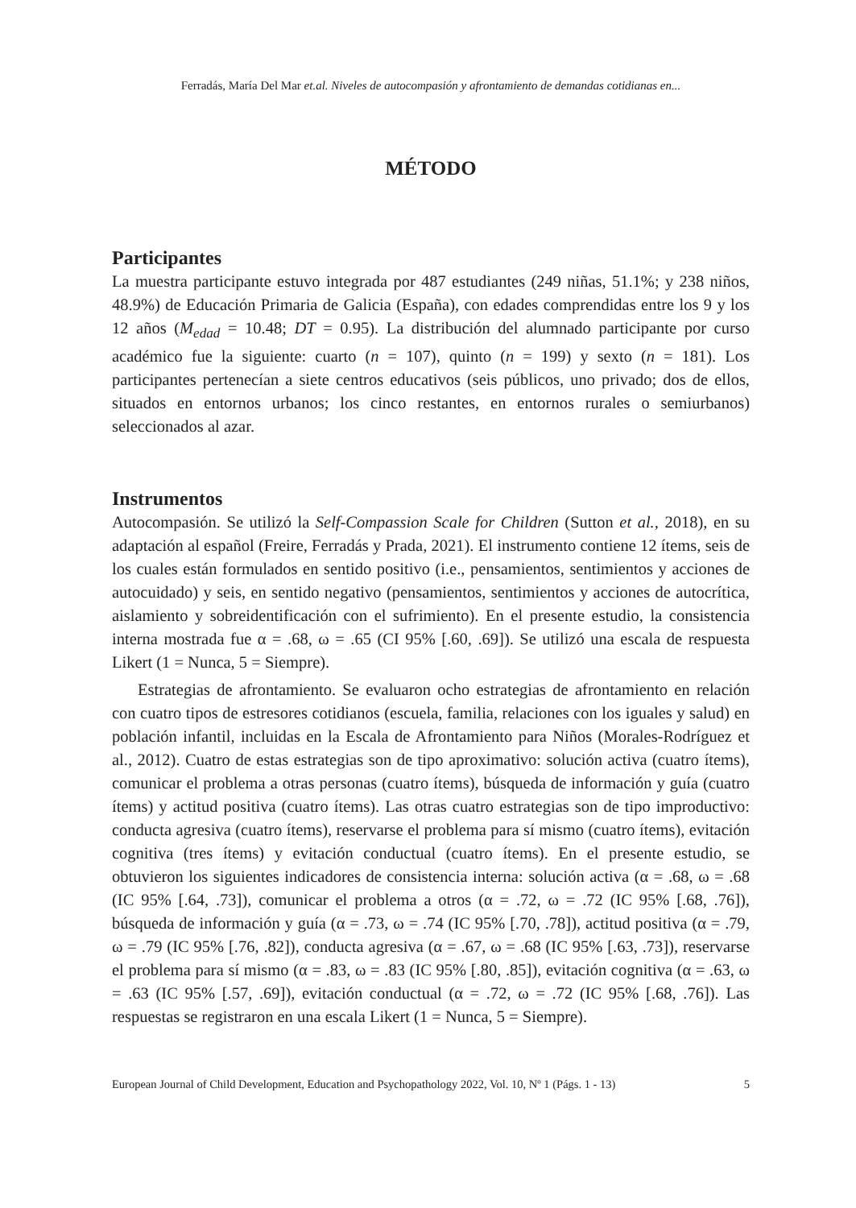Ferradás, María Del Mar et.al. Niveles de autocompasión y afrontamiento de demandas cotidianas en...
MÉTODO
Participantes
La muestra participante estuvo integrada por 487 estudiantes (249 niñas, 51.1%; y 238 niños, 48.9%) de Educación Primaria de Galicia (España), con edades comprendidas entre los 9 y los 12 años (M<sub>edad</sub> = 10.48; DT = 0.95). La distribución del alumnado participante por curso académico fue la siguiente: cuarto (n = 107), quinto (n = 199) y sexto (n = 181). Los participantes pertenecían a siete centros educativos (seis públicos, uno privado; dos de ellos, situados en entornos urbanos; los cinco restantes, en entornos rurales o semiurbanos) seleccionados al azar.
Instrumentos
Autocompasión. Se utilizó la Self-Compassion Scale for Children (Sutton et al., 2018), en su adaptación al español (Freire, Ferradás y Prada, 2021). El instrumento contiene 12 ítems, seis de los cuales están formulados en sentido positivo (i.e., pensamientos, sentimientos y acciones de autocuidado) y seis, en sentido negativo (pensamientos, sentimientos y acciones de autocrítica, aislamiento y sobreidentificación con el sufrimiento). En el presente estudio, la consistencia interna mostrada fue α = .68, ω = .65 (CI 95% [.60, .69]). Se utilizó una escala de respuesta Likert (1 = Nunca, 5 = Siempre).
Estrategias de afrontamiento. Se evaluaron ocho estrategias de afrontamiento en relación con cuatro tipos de estresores cotidianos (escuela, familia, relaciones con los iguales y salud) en población infantil, incluidas en la Escala de Afrontamiento para Niños (Morales-Rodríguez et al., 2012). Cuatro de estas estrategias son de tipo aproximativo: solución activa (cuatro ítems), comunicar el problema a otras personas (cuatro ítems), búsqueda de información y guía (cuatro ítems) y actitud positiva (cuatro ítems). Las otras cuatro estrategias son de tipo improductivo: conducta agresiva (cuatro ítems), reservarse el problema para sí mismo (cuatro ítems), evitación cognitiva (tres ítems) y evitación conductual (cuatro ítems). En el presente estudio, se obtuvieron los siguientes indicadores de consistencia interna: solución activa (α = .68, ω = .68 (IC 95% [.64, .73]), comunicar el problema a otros (α = .72, ω = .72 (IC 95% [.68, .76]), búsqueda de información y guía (α = .73, ω = .74 (IC 95% [.70, .78]), actitud positiva (α = .79, ω = .79 (IC 95% [.76, .82]), conducta agresiva (α = .67, ω = .68 (IC 95% [.63, .73]), reservarse el problema para sí mismo (α = .83, ω = .83 (IC 95% [.80, .85]), evitación cognitiva (α = .63, ω = .63 (IC 95% [.57, .69]), evitación conductual (α = .72, ω = .72 (IC 95% [.68, .76]). Las respuestas se registraron en una escala Likert (1 = Nunca, 5 = Siempre).
European Journal of Child Development, Education and Psychopathology 2022, Vol. 10, Nº 1 (Págs. 1 - 13) 5